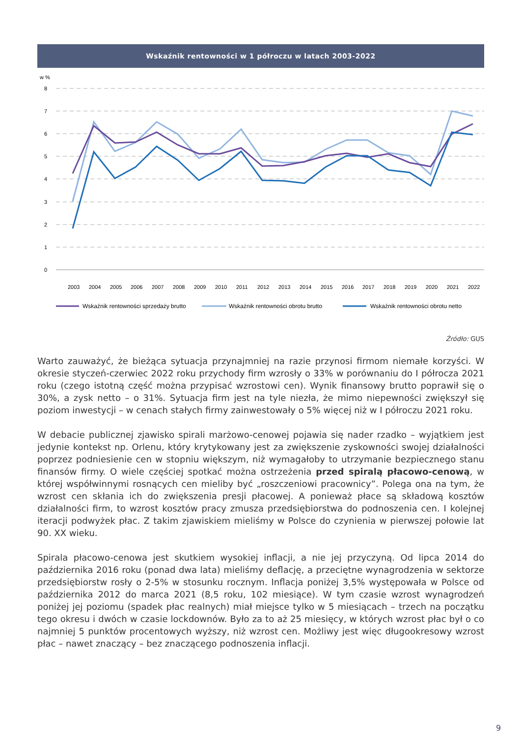Wskaźnik rentowności w 1 półroczu w latach 2003-2022
w %
8
7
6
5
4
3
2
1
0
2003
2004
2005
2006
2007
2008
2009
2010
2011
2012
2013
2014
2015
2016
2017
2018
2019
2020
2021
2022
Wskaźnik rentowności sprzedaży brutto
Wskaźnik rentowności obrotu brutto
Wskaźnik rentowności obrotu netto
Źródło: GUS
Warto zauważyć, że bieżąca sytuacja przynajmniej na razie przynosi firmom niemałe korzyści. W okresie styczeń-czerwiec 2022 roku przychody firm wzrosły o 33% w porównaniu do I półrocza 2021 roku (czego istotną część można przypisać wzrostowi cen). Wynik finansowy brutto poprawił się o 30%, a zysk netto – o 31%. Sytuacja firm jest na tyle niezła, że mimo niepewności zwiększył się poziom inwestycji – w cenach stałych firmy zainwestowały o 5% więcej niż w I półroczu 2021 roku.
W debacie publicznej zjawisko spirali marżowo-cenowej pojawia się nader rzadko – wyjątkiem jest jedynie kontekst np. Orlenu, który krytykowany jest za zwiększenie zyskowności swojej działalności poprzez podniesienie cen w stopniu większym, niż wymagałoby to utrzymanie bezpiecznego stanu finansów firmy. O wiele częściej spotkać można ostrzeżenia przed spiralą płacowo-cenową, w której współwinnymi rosnących cen mieliby być „roszczeniowi pracownicy”. Polega ona na tym, że wzrost cen skłania ich do zwiększenia presji płacowej. A ponieważ płace są składową kosztów działalności firm, to wzrost kosztów pracy zmusza przedsiębiorstwa do podnoszenia cen. I kolejnej iteracji podwyżek płac. Z takim zjawiskiem mieliśmy w Polsce do czynienia w pierwszej połowie lat 90. XX wieku.
Spirala płacowo-cenowa jest skutkiem wysokiej inflacji, a nie jej przyczyną. Od lipca 2014 do października 2016 roku (ponad dwa lata) mieliśmy deflację, a przeciętne wynagrodzenia w sektorze przedsiębiorstw rosły o 2-5% w stosunku rocznym. Inflacja poniżej 3,5% występowała w Polsce od października 2012 do marca 2021 (8,5 roku, 102 miesiące). W tym czasie wzrost wynagrodzeń poniżej jej poziomu (spadek płac realnych) miał miejsce tylko w 5 miesiącach – trzech na początku tego okresu i dwóch w czasie lockdownów. Było za to aż 25 miesięcy, w których wzrost płac był o co najmniej 5 punktów procentowych wyższy, niż wzrost cen. Możliwy jest więc długookresowy wzrost płac – nawet znaczący – bez znaczącego podnoszenia inflacji.
9